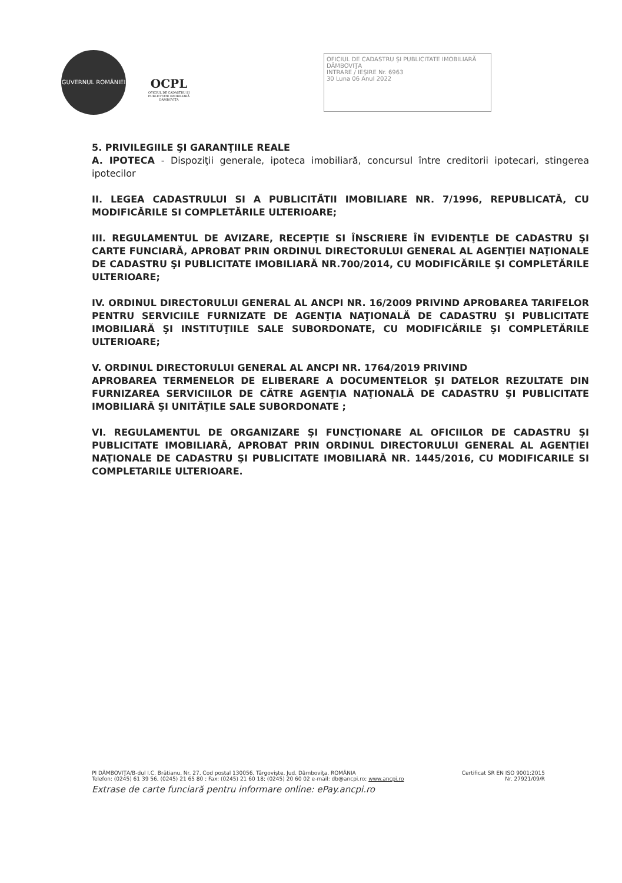GUVERNUL ROMÂNIEI
OCPL
OFICIUL DE CADASTRU ŞI PUBLICITATE IMOBILIARĂ DÂMBOVIŢA
OFICIUL DE CADASTRU ŞI PUBLICITATE IMOBILIARĂ DÂMBOVIŢA
INTRARE / IEŞIRE Nr. 6963
30 Luna 06 Anul 2022
5. PRIVILEGIILE ŞI GARANŢIILE REALE
A. IPOTECA - Dispoziţii generale, ipoteca imobiliară, concursul între creditorii ipotecari, stingerea ipotecilor
II. LEGEA CADASTRULUI SI A PUBLICITĂTII IMOBILIARE NR. 7/1996, REPUBLICATĂ, CU MODIFICĂRILE SI COMPLETĂRILE ULTERIOARE;
III. REGULAMENTUL DE AVIZARE, RECEPŢIE SI ÎNSCRIERE ÎN EVIDENŢLE DE CADASTRU ŞI CARTE FUNCIARĂ, APROBAT PRIN ORDINUL DIRECTORULUI GENERAL AL AGENŢIEI NAŢIONALE DE CADASTRU ŞI PUBLICITATE IMOBILIARĂ NR.700/2014, CU MODIFICĂRILE ŞI COMPLETĂRILE ULTERIOARE;
IV. ORDINUL DIRECTORULUI GENERAL AL ANCPI NR. 16/2009 PRIVIND APROBAREA TARIFELOR PENTRU SERVICIILE FURNIZATE DE AGENŢIA NAŢIONALĂ DE CADASTRU ŞI PUBLICITATE IMOBILIARĂ ŞI INSTITUŢIILE SALE SUBORDONATE, CU MODIFICĂRILE ŞI COMPLETĂRILE ULTERIOARE;
V. ORDINUL DIRECTORULUI GENERAL AL ANCPI NR. 1764/2019 PRIVIND
APROBAREA TERMENELOR DE ELIBERARE A DOCUMENTELOR ŞI DATELOR REZULTATE DIN FURNIZAREA SERVICIILOR DE CĂTRE AGENŢIA NAŢIONALĂ DE CADASTRU ŞI PUBLICITATE IMOBILIARĂ ŞI UNITĂŢILE SALE SUBORDONATE ;
VI. REGULAMENTUL DE ORGANIZARE ŞI FUNCŢIONARE AL OFICIILOR DE CADASTRU ŞI PUBLICITATE IMOBILIARĂ, APROBAT PRIN ORDINUL DIRECTORULUI GENERAL AL AGENŢIEI NAŢIONALE DE CADASTRU ŞI PUBLICITATE IMOBILIARĂ NR. 1445/2016, CU MODIFICARILE SI COMPLETARILE ULTERIOARE.
Certificat SR EN ISO 9001:2015 PI DÂMBOVIŢA/B-dul I.C. Brătianu, Nr. 27, Cod postal 130056, Târgovişte, Jud. Dâmboviţa, ROMÂNIA
Nr. 27921/09/R Telefon: (0245) 61 39 56, (0245) 21 65 80 ; Fax: (0245) 21 60 18; (0245) 20 60 02 e-mail: db@ancpi.ro; www.ancpi.ro
Extrase de carte funciară pentru informare online: ePay.ancpi.ro